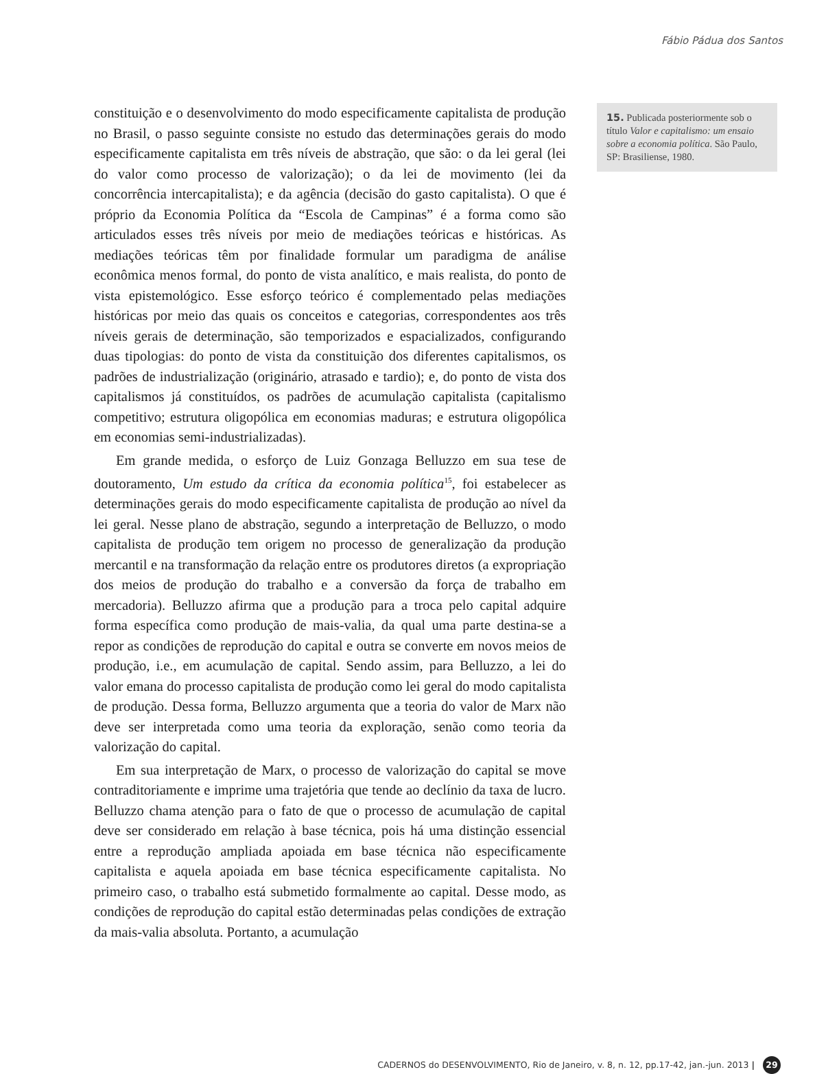Fábio Pádua dos Santos
constituição e o desenvolvimento do modo especificamente capitalista de produção no Brasil, o passo seguinte consiste no estudo das determinações gerais do modo especificamente capitalista em três níveis de abstração, que são: o da lei geral (lei do valor como processo de valorização); o da lei de movimento (lei da concorrência intercapitalista); e da agência (decisão do gasto capitalista). O que é próprio da Economia Política da “Escola de Campinas” é a forma como são articulados esses três níveis por meio de mediações teóricas e históricas. As mediações teóricas têm por finalidade formular um paradigma de análise econômica menos formal, do ponto de vista analítico, e mais realista, do ponto de vista epistemológico. Esse esforço teórico é complementado pelas mediações históricas por meio das quais os conceitos e categorias, correspondentes aos três níveis gerais de determinação, são temporizados e espacializados, configurando duas tipologias: do ponto de vista da constituição dos diferentes capitalismos, os padrões de industrialização (originário, atrasado e tardio); e, do ponto de vista dos capitalismos já constituídos, os padrões de acumulação capitalista (capitalismo competitivo; estrutura oligopólica em economias maduras; e estrutura oligopólica em economias semi-industrializadas).
Em grande medida, o esforço de Luiz Gonzaga Belluzzo em sua tese de doutoramento, Um estudo da crítica da economia política<sup>15</sup>, foi estabelecer as determinações gerais do modo especificamente capitalista de produção ao nível da lei geral. Nesse plano de abstração, segundo a interpretação de Belluzzo, o modo capitalista de produção tem origem no processo de generalização da produção mercantil e na transformação da relação entre os produtores diretos (a expropriação dos meios de produção do trabalho e a conversão da força de trabalho em mercadoria). Belluzzo afirma que a produção para a troca pelo capital adquire forma específica como produção de mais-valia, da qual uma parte destina-se a repor as condições de reprodução do capital e outra se converte em novos meios de produção, i.e., em acumulação de capital. Sendo assim, para Belluzzo, a lei do valor emana do processo capitalista de produção como lei geral do modo capitalista de produção. Dessa forma, Belluzzo argumenta que a teoria do valor de Marx não deve ser interpretada como uma teoria da exploração, senão como teoria da valorização do capital.
Em sua interpretação de Marx, o processo de valorização do capital se move contraditoriamente e imprime uma trajetória que tende ao declínio da taxa de lucro. Belluzzo chama atenção para o fato de que o processo de acumulação de capital deve ser considerado em relação à base técnica, pois há uma distinção essencial entre a reprodução ampliada apoiada em base técnica não especificamente capitalista e aquela apoiada em base técnica especificamente capitalista. No primeiro caso, o trabalho está submetido formalmente ao capital. Desse modo, as condições de reprodução do capital estão determinadas pelas condições de extração da mais-valia absoluta. Portanto, a acumulação
15. Publicada posteriormente sob o título Valor e capitalismo: um ensaio sobre a economia política. São Paulo, SP: Brasiliense, 1980.
CADERNOS do DESENVOLVIMENTO, Rio de Janeiro, v. 8, n. 12, pp.17-42, jan.-jun. 2013 | 29